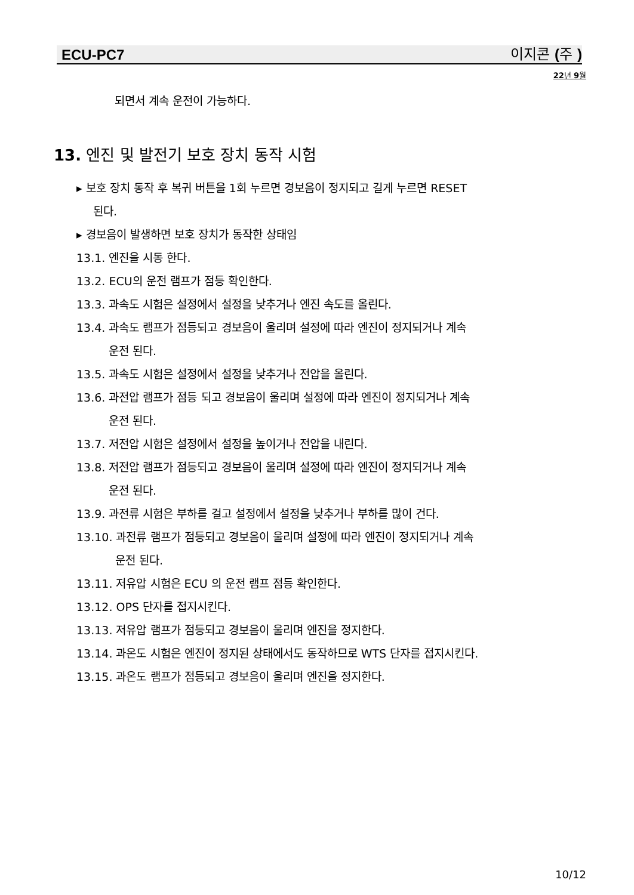ECU-PC7 이지콘 (주)
22년 9월
되면서 계속 운전이 가능하다.
13. 엔진 및 발전기 보호 장치 동작 시험
▸ 보호 장치 동작 후 복귀 버튼을 1회 누르면 경보음이 정지되고 길게 누르면 RESET
된다.
▸ 경보음이 발생하면 보호 장치가 동작한 상태임
13.1. 엔진을 시동 한다.
13.2. ECU의 운전 램프가 점등 확인한다.
13.3. 과속도 시험은 설정에서 설정을 낮추거나 엔진 속도를 올린다.
13.4. 과속도 램프가 점등되고 경보음이 울리며 설정에 따라 엔진이 정지되거나 계속
운전 된다.
13.5. 과속도 시험은 설정에서 설정을 낮추거나 전압을 올린다.
13.6. 과전압 램프가 점등 되고 경보음이 울리며 설정에 따라 엔진이 정지되거나 계속
운전 된다.
13.7. 저전압 시험은 설정에서 설정을 높이거나 전압을 내린다.
13.8. 저전압 램프가 점등되고 경보음이 울리며 설정에 따라 엔진이 정지되거나 계속
운전 된다.
13.9. 과전류 시험은 부하를 걸고 설정에서 설정을 낮추거나 부하를 많이 건다.
13.10. 과전류 램프가 점등되고 경보음이 울리며 설정에 따라 엔진이 정지되거나 계속
운전 된다.
13.11. 저유압 시험은 ECU 의 운전 램프 점등 확인한다.
13.12. OPS 단자를 접지시킨다.
13.13. 저유압 램프가 점등되고 경보음이 울리며 엔진을 정지한다.
13.14. 과온도 시험은 엔진이 정지된 상태에서도 동작하므로 WTS 단자를 접지시킨다.
13.15. 과온도 램프가 점등되고 경보음이 울리며 엔진을 정지한다.
10/12